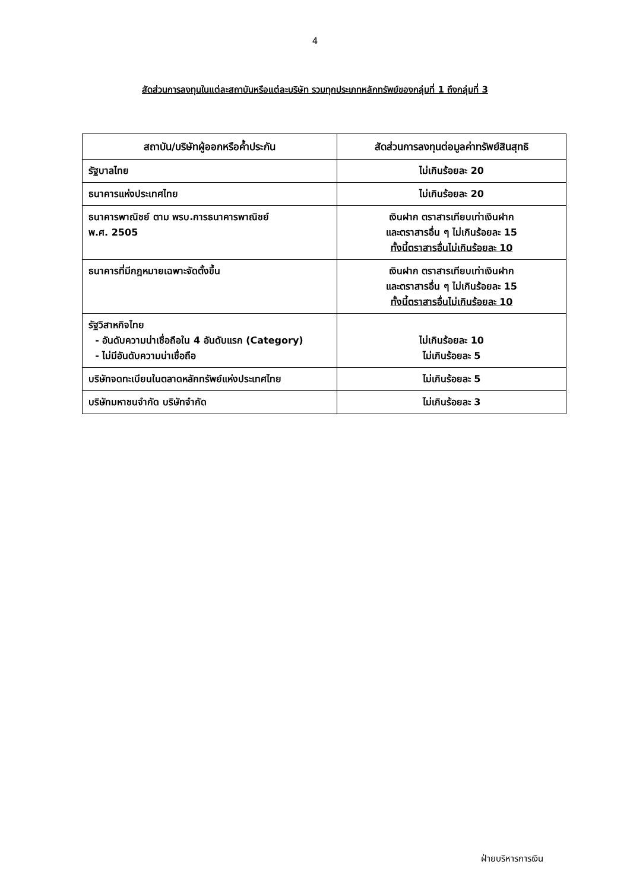4
สัดส่วนการลงทุนในแต่ละสถาบันหรือแต่ละบริษัท รวมทุกประเภทหลักทรัพย์ของกลุ่มที่ 1 ถึงกลุ่มที่ 3
| สถาบัน/บริษัทผู้ออกหรือค้ำประกัน | สัดส่วนการลงทุนต่อมูลค่าทรัพย์สินสุทธิ |
| --- | --- |
| รัฐบาลไทย | ไม่เกินร้อยละ 20 |
| ธนาคารแห่งประเทศไทย | ไม่เกินร้อยละ 20 |
| ธนาคารพาณิชย์ ตาม พรบ.การธนาคารพาณิชย์ พ.ศ. 2505 | เงินฝาก ตราสารเทียบเท่าเงินฝาก และตราสารอื่น ๆ ไม่เกินร้อยละ 15 ทั้งนี้ตราสารอื่นไม่เกินร้อยละ 10 |
| ธนาคารที่มีกฎหมายเฉพาะจัดตั้งขึ้น | เงินฝาก ตราสารเทียบเท่าเงินฝาก และตราสารอื่น ๆ ไม่เกินร้อยละ 15 ทั้งนี้ตราสารอื่นไม่เกินร้อยละ 10 |
| รัฐวิสาหกิจไทย - อันดับความน่าเชื่อถือใน 4 อันดับแรก (Category) - ไม่มีอันดับความน่าเชื่อถือ | ไม่เกินร้อยละ 10 ไม่เกินร้อยละ 5 |
| บริษัทจดทะเบียนในตลาดหลักทรัพย์แห่งประเทศไทย | ไม่เกินร้อยละ 5 |
| บริษัทมหาชนจำกัด บริษัทจำกัด | ไม่เกินร้อยละ 3 |
ฝ่ายบริหารการเงิน